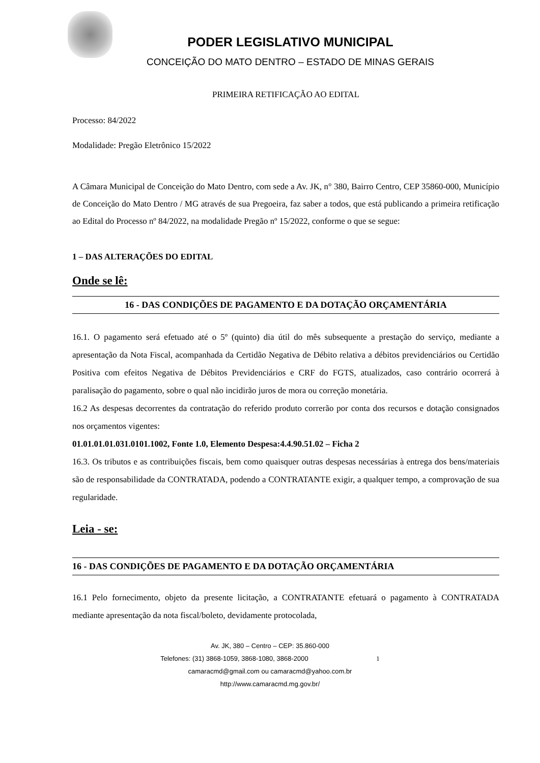PODER LEGISLATIVO MUNICIPAL
CONCEIÇÃO DO MATO DENTRO – ESTADO DE MINAS GERAIS
PRIMEIRA RETIFICAÇÃO AO EDITAL
Processo: 84/2022
Modalidade: Pregão Eletrônico 15/2022
A Câmara Municipal de Conceição do Mato Dentro, com sede a Av. JK, n° 380, Bairro Centro, CEP 35860-000, Município de Conceição do Mato Dentro / MG através de sua Pregoeira, faz saber a todos, que está publicando a primeira retificação ao Edital do Processo nº 84/2022, na modalidade Pregão nº 15/2022, conforme o que se segue:
1 – DAS ALTERAÇÕES DO EDITAL
Onde se lê:
16 - DAS CONDIÇÕES DE PAGAMENTO E DA DOTAÇÃO ORÇAMENTÁRIA
16.1. O pagamento será efetuado até o 5º (quinto) dia útil do mês subsequente a prestação do serviço, mediante a apresentação da Nota Fiscal, acompanhada da Certidão Negativa de Débito relativa a débitos previdenciários ou Certidão Positiva com efeitos Negativa de Débitos Previdenciários e CRF do FGTS, atualizados, caso contrário ocorrerá à paralisação do pagamento, sobre o qual não incidirão juros de mora ou correção monetária.
16.2 As despesas decorrentes da contratação do referido produto correrão por conta dos recursos e dotação consignados nos orçamentos vigentes:
01.01.01.01.031.0101.1002, Fonte 1.0, Elemento Despesa:4.4.90.51.02 – Ficha 2
16.3. Os tributos e as contribuições fiscais, bem como quaisquer outras despesas necessárias à entrega dos bens/materiais são de responsabilidade da CONTRATADA, podendo a CONTRATANTE exigir, a qualquer tempo, a comprovação de sua regularidade.
Leia - se:
16 - DAS CONDIÇÕES DE PAGAMENTO E DA DOTAÇÃO ORÇAMENTÁRIA
16.1 Pelo fornecimento, objeto da presente licitação, a CONTRATANTE efetuará o pagamento à CONTRATADA mediante apresentação da nota fiscal/boleto, devidamente protocolada,
Av. JK, 380 – Centro – CEP: 35.860-000
Telefones: (31) 3868-1059, 3868-1080, 3868-2000 1
camaracmd@gmail.com ou camaracmd@yahoo.com.br
http://www.camaracmd.mg.gov.br/